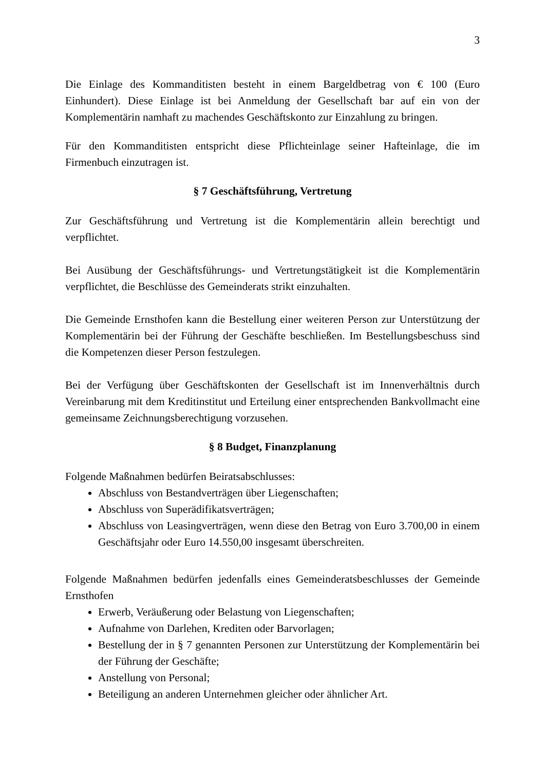3
Die Einlage des Kommanditisten besteht in einem Bargeldbetrag von € 100 (Euro Einhundert). Diese Einlage ist bei Anmeldung der Gesellschaft bar auf ein von der Komplementärin namhaft zu machendes Geschäftskonto zur Einzahlung zu bringen.
Für den Kommanditisten entspricht diese Pflichteinlage seiner Hafteinlage, die im Firmenbuch einzutragen ist.
§ 7 Geschäftsführung, Vertretung
Zur Geschäftsführung und Vertretung ist die Komplementärin allein berechtigt und verpflichtet.
Bei Ausübung der Geschäftsführungs- und Vertretungstätigkeit ist die Komplementärin verpflichtet, die Beschlüsse des Gemeinderats strikt einzuhalten.
Die Gemeinde Ernsthofen kann die Bestellung einer weiteren Person zur Unterstützung der Komplementärin bei der Führung der Geschäfte beschließen. Im Bestellungsbeschuss sind die Kompetenzen dieser Person festzulegen.
Bei der Verfügung über Geschäftskonten der Gesellschaft ist im Innenverhältnis durch Vereinbarung mit dem Kreditinstitut und Erteilung einer entsprechenden Bankvollmacht eine gemeinsame Zeichnungsberechtigung vorzusehen.
§ 8 Budget, Finanzplanung
Folgende Maßnahmen bedürfen Beiratsabschlusses:
Abschluss von Bestandverträgen über Liegenschaften;
Abschluss von Superädifikatsverträgen;
Abschluss von Leasingverträgen, wenn diese den Betrag von Euro 3.700,00 in einem Geschäftsjahr oder Euro 14.550,00 insgesamt überschreiten.
Folgende Maßnahmen bedürfen jedenfalls eines Gemeinderatsbeschlusses der Gemeinde Ernsthofen
Erwerb, Veräußerung oder Belastung von Liegenschaften;
Aufnahme von Darlehen, Krediten oder Barvorlagen;
Bestellung der in § 7 genannten Personen zur Unterstützung der Komplementärin bei der Führung der Geschäfte;
Anstellung von Personal;
Beteiligung an anderen Unternehmen gleicher oder ähnlicher Art.